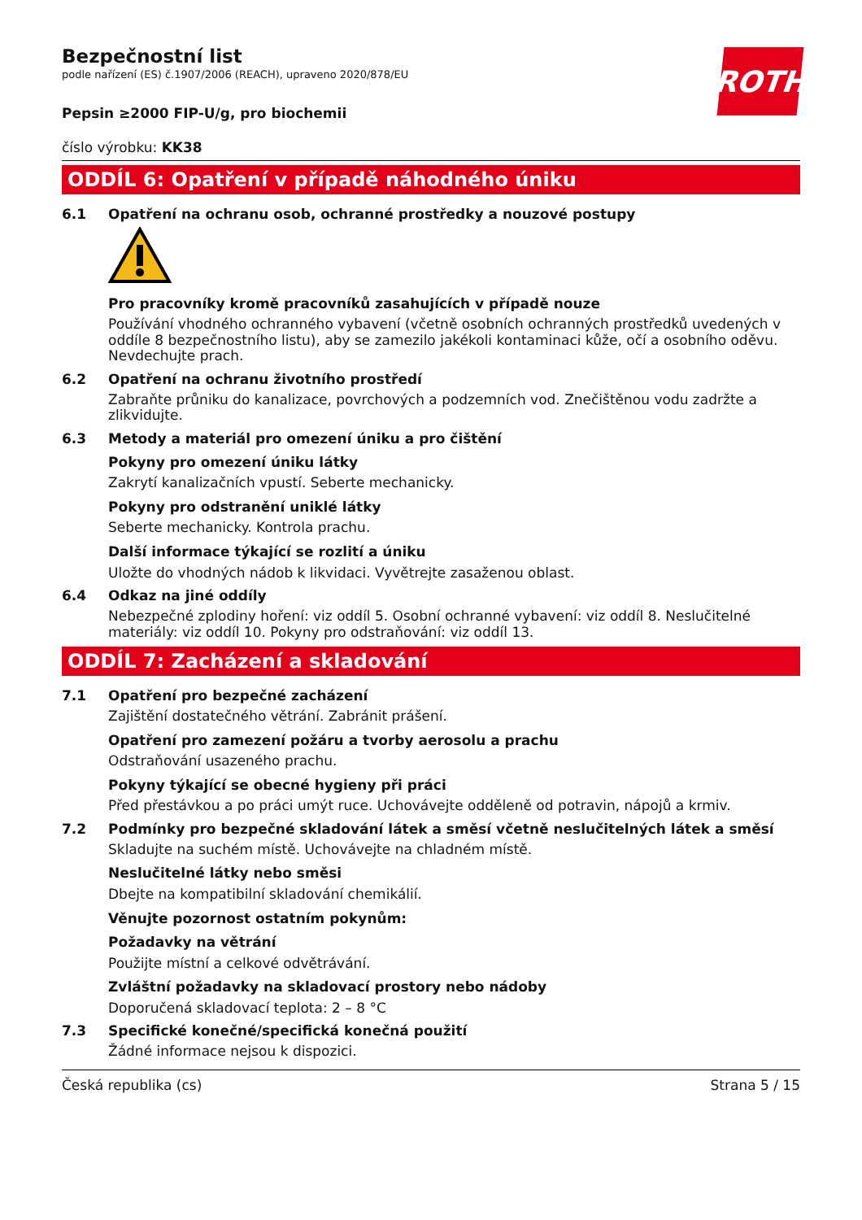ROTH
Bezpečnostní list
podle nařízení (ES) č.1907/2006 (REACH), upraveno 2020/878/EU
Pepsin ≥2000 FIP-U/g, pro biochemii
číslo výrobku: KK38
ODDÍL 6: Opatření v případě náhodného úniku
6.1 Opatření na ochranu osob, ochranné prostředky a nouzové postupy
Pro pracovníky kromě pracovníků zasahujících v případě nouze
Používání vhodného ochranného vybavení (včetně osobních ochranných prostředků uvedených v oddíle 8 bezpečnostního listu), aby se zamezilo jakékoli kontaminaci kůže, očí a osobního oděvu. Nevdechujte prach.
6.2 Opatření na ochranu životního prostředí
Zabraňte průniku do kanalizace, povrchových a podzemních vod. Znečištěnou vodu zadržte a zlikvidujte.
6.3 Metody a materiál pro omezení úniku a pro čištění
Pokyny pro omezení úniku látky
Zakrytí kanalizačních vpustí. Seberte mechanicky.
Pokyny pro odstranění uniklé látky
Seberte mechanicky. Kontrola prachu.
Další informace týkající se rozlití a úniku
Uložte do vhodných nádob k likvidaci. Vyvětrejte zasaženou oblast.
6.4 Odkaz na jiné oddíly
Nebezpečné zplodiny hoření: viz oddíl 5. Osobní ochranné vybavení: viz oddíl 8. Neslučitelné materiály: viz oddíl 10. Pokyny pro odstraňování: viz oddíl 13.
ODDÍL 7: Zacházení a skladování
7.1 Opatření pro bezpečné zacházení
Zajištění dostatečného větrání. Zabránit prášení.
Opatření pro zamezení požáru a tvorby aerosolu a prachu
Odstraňování usazeného prachu.
Pokyny týkající se obecné hygieny při práci
Před přestávkou a po práci umýt ruce. Uchovávejte odděleně od potravin, nápojů a krmiv.
7.2 Podmínky pro bezpečné skladování látek a směsí včetně neslučitelných látek a směsí
Skladujte na suchém místě. Uchovávejte na chladném místě.
Neslučitelné látky nebo směsi
Dbejte na kompatibilní skladování chemikálií.
Věnujte pozornost ostatním pokynům:
Požadavky na větrání
Použijte místní a celkové odvětrávání.
Zvláštní požadavky na skladovací prostory nebo nádoby
Doporučená skladovací teplota: 2 – 8 °C
7.3 Specifické konečné/specifická konečná použití
Žádné informace nejsou k dispozici.
Česká republika (cs) Strana 5 / 15